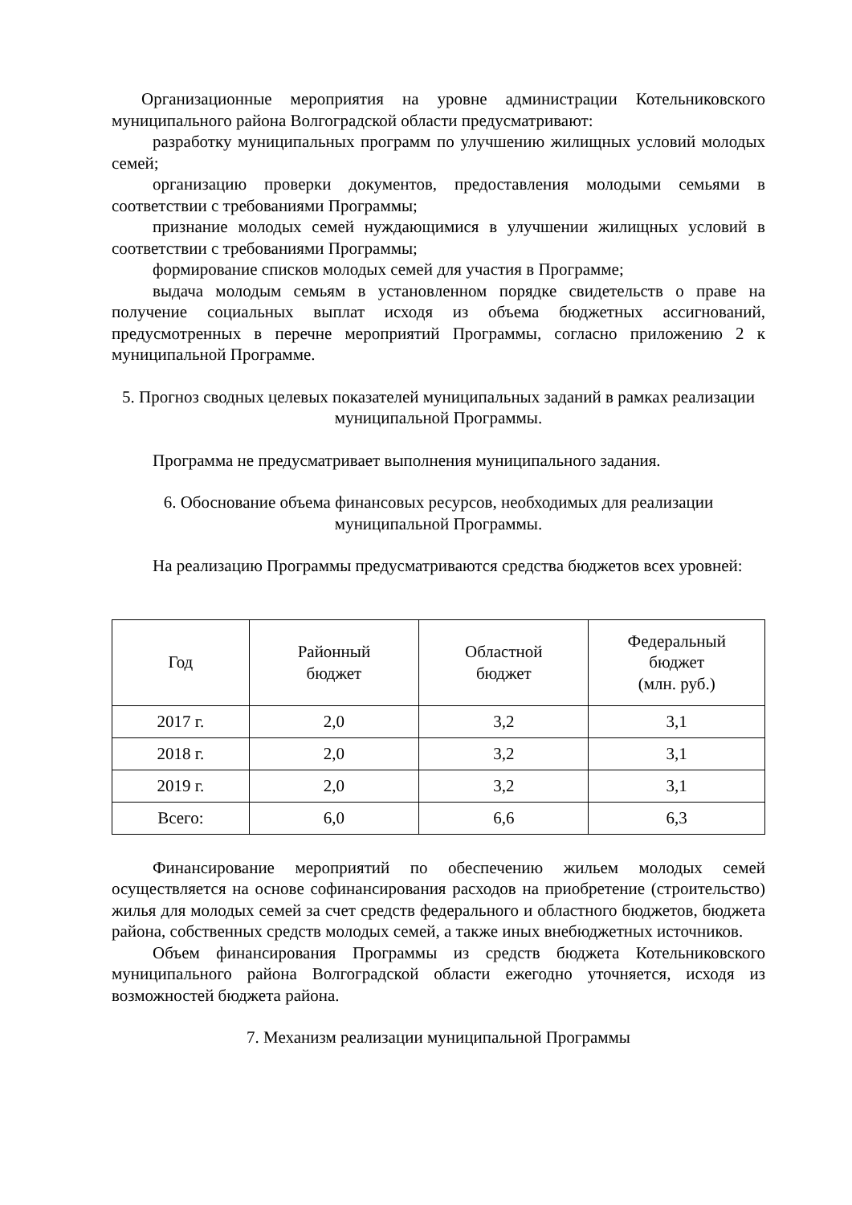Организационные мероприятия на уровне администрации Котельниковского муниципального района Волгоградской области предусматривают:
разработку муниципальных программ по улучшению жилищных условий молодых семей;
организацию проверки документов, предоставления молодыми семьями в соответствии с требованиями Программы;
признание молодых семей нуждающимися в улучшении жилищных условий в соответствии с требованиями Программы;
формирование списков молодых семей для участия в Программе;
выдача молодым семьям в установленном порядке свидетельств о праве на получение социальных выплат исходя из объема бюджетных ассигнований, предусмотренных в перечне мероприятий Программы, согласно приложению 2 к муниципальной Программе.
5. Прогноз сводных целевых показателей муниципальных заданий в рамках реализации муниципальной Программы.
Программа не предусматривает выполнения муниципального задания.
6. Обоснование объема финансовых ресурсов, необходимых для реализации муниципальной Программы.
На реализацию Программы предусматриваются средства бюджетов всех уровней:
| Год | Районный бюджет | Областной бюджет | Федеральный бюджет (млн. руб.) |
| --- | --- | --- | --- |
| 2017 г. | 2,0 | 3,2 | 3,1 |
| 2018 г. | 2,0 | 3,2 | 3,1 |
| 2019 г. | 2,0 | 3,2 | 3,1 |
| Всего: | 6,0 | 6,6 | 6,3 |
Финансирование мероприятий по обеспечению жильем молодых семей осуществляется на основе софинансирования расходов на приобретение (строительство) жилья для молодых семей за счет средств федерального и областного бюджетов, бюджета района, собственных средств молодых семей, а также иных внебюджетных источников.
Объем финансирования Программы из средств бюджета Котельниковского муниципального района Волгоградской области ежегодно уточняется, исходя из возможностей бюджета района.
7. Механизм реализации муниципальной Программы